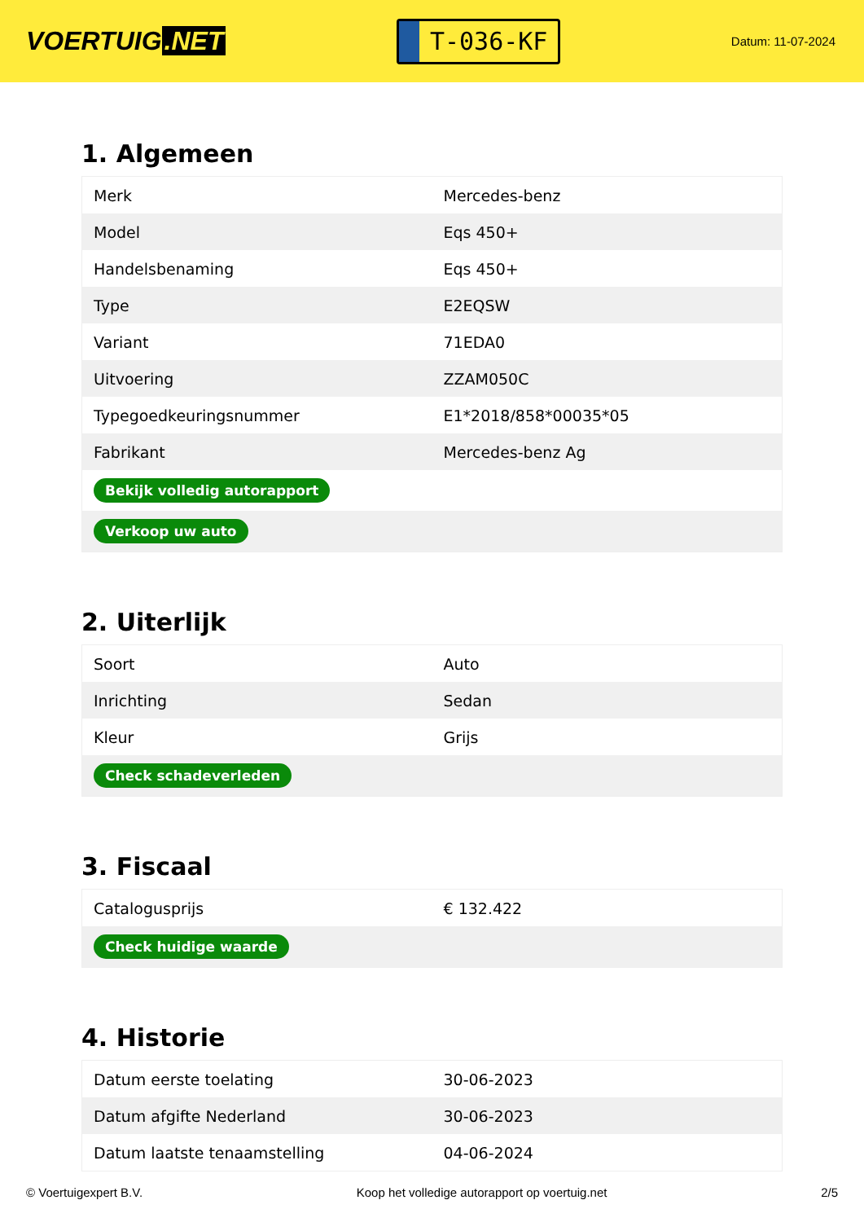VOERTUIG.NET
T-036-KF
Datum: 11-07-2024
1. Algemeen
| Merk | Mercedes-benz |
| Model | Eqs 450+ |
| Handelsbenaming | Eqs 450+ |
| Type | E2EQSW |
| Variant | 71EDA0 |
| Uitvoering | ZZAM050C |
| Typegoedkeuringsnummer | E1*2018/858*00035*05 |
| Fabrikant | Mercedes-benz Ag |
| Bekijk volledig autorapport | |
| Verkoop uw auto | |
2. Uiterlijk
| Soort | Auto |
| Inrichting | Sedan |
| Kleur | Grijs |
| Check schadeverleden | |
3. Fiscaal
| Catalogusprijs | € 132.422 |
| Check huidige waarde | |
4. Historie
| Datum eerste toelating | 30-06-2023 |
| Datum afgifte Nederland | 30-06-2023 |
| Datum laatste tenaamstelling | 04-06-2024 |
© Voertuigexpert B.V. Koop het volledige autorapport op voertuig.net 2/5